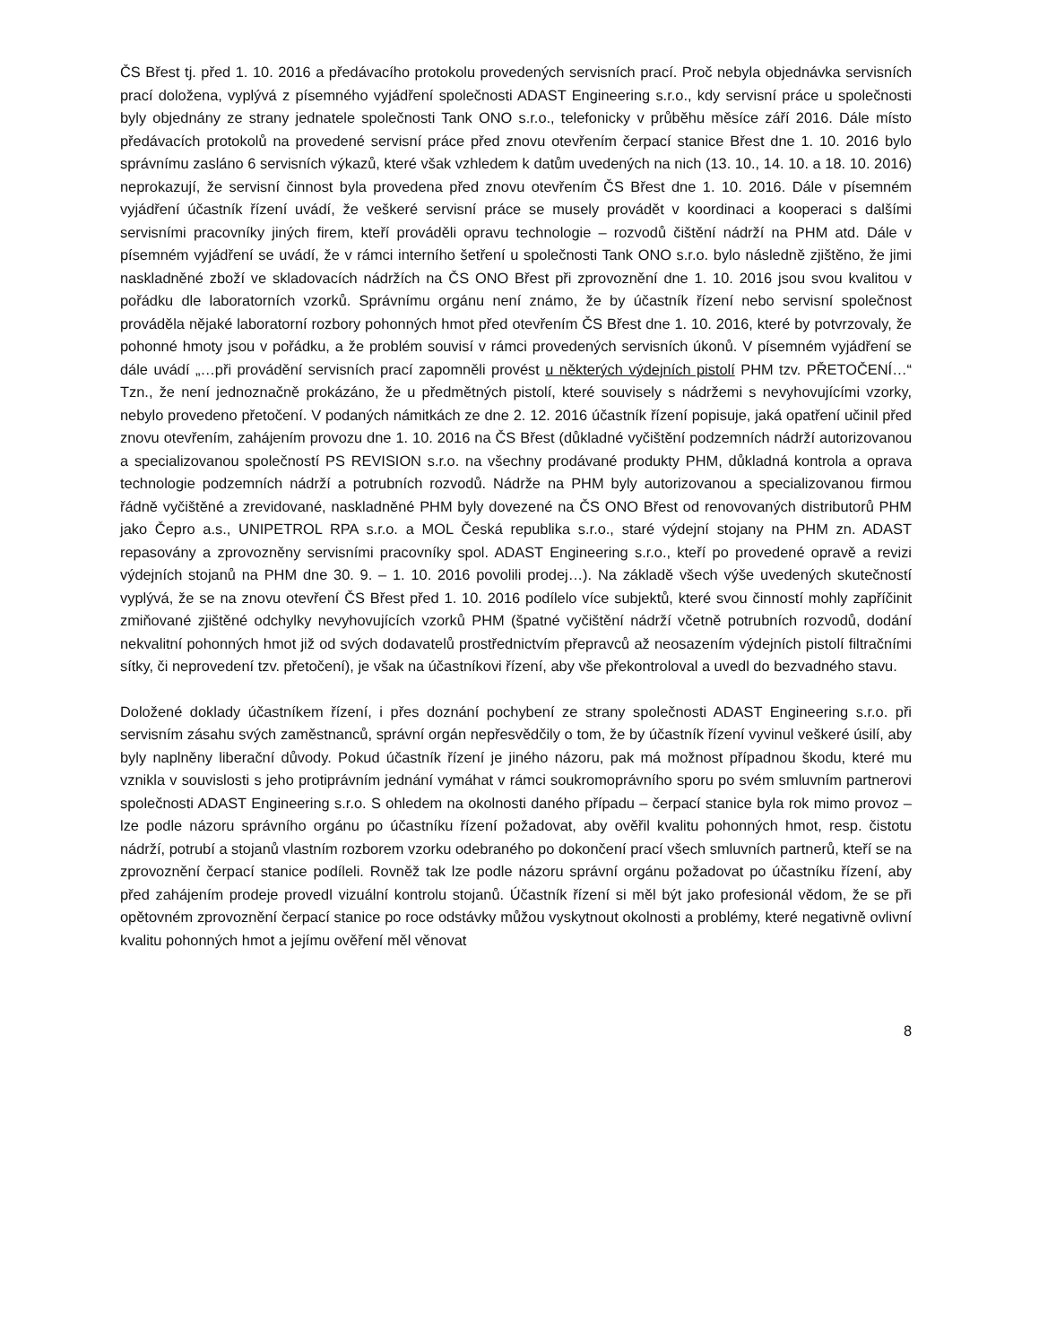ČS Břest tj. před 1. 10. 2016 a předávacího protokolu provedených servisních prací. Proč nebyla objednávka servisních prací doložena, vyplývá z písemného vyjádření společnosti ADAST Engineering s.r.o., kdy servisní práce u společnosti byly objednány ze strany jednatele společnosti Tank ONO s.r.o., telefonicky v průběhu měsíce září 2016. Dále místo předávacích protokolů na provedené servisní práce před znovu otevřením čerpací stanice Břest dne 1. 10. 2016 bylo správnímu zasláno 6 servisních výkazů, které však vzhledem k datům uvedených na nich (13. 10., 14. 10. a 18. 10. 2016) neprokazují, že servisní činnost byla provedena před znovu otevřením ČS Břest dne 1. 10. 2016. Dále v písemném vyjádření účastník řízení uvádí, že veškeré servisní práce se musely provádět v koordinaci a kooperaci s dalšími servisními pracovníky jiných firem, kteří prováděli opravu technologie – rozvodů čištění nádrží na PHM atd. Dále v písemném vyjádření se uvádí, že v rámci interního šetření u společnosti Tank ONO s.r.o. bylo následně zjištěno, že jimi naskladněné zboží ve skladovacích nádržích na ČS ONO Břest při zprovoznění dne 1. 10. 2016 jsou svou kvalitou v pořádku dle laboratorních vzorků. Správnímu orgánu není známo, že by účastník řízení nebo servisní společnost prováděla nějaké laboratorní rozbory pohonných hmot před otevřením ČS Břest dne 1. 10. 2016, které by potvrzovaly, že pohonné hmoty jsou v pořádku, a že problém souvisí v rámci provedených servisních úkonů. V písemném vyjádření se dále uvádí „…při provádění servisních prací zapomněli provést u některých výdejních pistolí PHM tzv. PŘETOČENÍ…“ Tzn., že není jednoznačně prokázáno, že u předmětných pistolí, které souvisely s nádržemi s nevyhovujícími vzorky, nebylo provedeno přetočení. V podaných námitkách ze dne 2. 12. 2016 účastník řízení popisuje, jaká opatření učinil před znovu otevřením, zahájením provozu dne 1. 10. 2016 na ČS Břest (důkladné vyčištění podzemních nádrží autorizovanou a specializovanou společností PS REVISION s.r.o. na všechny prodávané produkty PHM, důkladná kontrola a oprava technologie podzemních nádrží a potrubních rozvodů. Nádrže na PHM byly autorizovanou a specializovanou firmou řádně vyčištěné a zrevidované, naskladněné PHM byly dovezené na ČS ONO Břest od renovovaných distributorů PHM jako Čepro a.s., UNIPETROL RPA s.r.o. a MOL Česká republika s.r.o., staré výdejní stojany na PHM zn. ADAST repasovány a zprovozněny servisními pracovníky spol. ADAST Engineering s.r.o., kteří po provedené opravě a revizi výdejních stojanů na PHM dne 30. 9. – 1. 10. 2016 povolili prodej…). Na základě všech výše uvedených skutečností vyplývá, že se na znovu otevření ČS Břest před 1. 10. 2016 podílelo více subjektů, které svou činností mohly zapříčinit zmiňované zjištěné odchylky nevyhovujících vzorků PHM (špatné vyčištění nádrží včetně potrubních rozvodů, dodání nekvalitní pohonných hmot již od svých dodavatelů prostřednictvím přepravců až neosazením výdejních pistolí filtračními sítky, či neprovedení tzv. přetočení), je však na účastníkovi řízení, aby vše překontroloval a uvedl do bezvadného stavu.
Doložené doklady účastníkem řízení, i přes doznání pochybení ze strany společnosti ADAST Engineering s.r.o. při servisním zásahu svých zaměstnanců, správní orgán nepřesvědčily o tom, že by účastník řízení vyvinul veškeré úsilí, aby byly naplněny liberační důvody. Pokud účastník řízení je jiného názoru, pak má možnost případnou škodu, které mu vznikla v souvislosti s jeho protiprávním jednání vymáhat v rámci soukromoprávního sporu po svém smluvním partnerovi společnosti ADAST Engineering s.r.o. S ohledem na okolnosti daného případu – čerpací stanice byla rok mimo provoz – lze podle názoru správního orgánu po účastníku řízení požadovat, aby ověřil kvalitu pohonných hmot, resp. čistotu nádrží, potrubí a stojanů vlastním rozborem vzorku odebraného po dokončení prací všech smluvních partnerů, kteří se na zprovoznění čerpací stanice podíleli. Rovněž tak lze podle názoru správní orgánu požadovat po účastníku řízení, aby před zahájením prodeje provedl vizuální kontrolu stojanů. Účastník řízení si měl být jako profesionál vědom, že se při opětovném zprovoznění čerpací stanice po roce odstávky můžou vyskytnout okolnosti a problémy, které negativně ovlivní kvalitu pohonných hmot a jejímu ověření měl věnovat
8